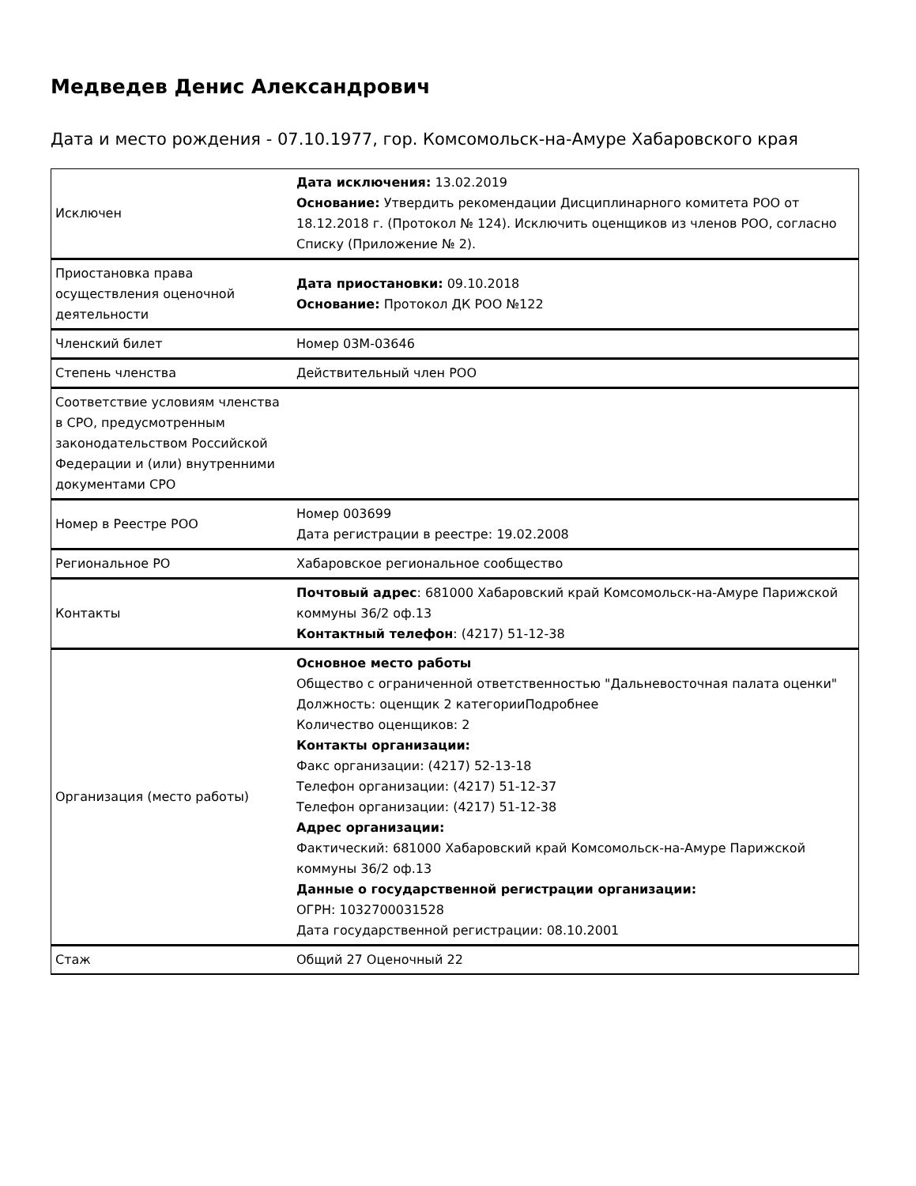Медведев Денис Александрович
Дата и место рождения - 07.10.1977, гор. Комсомольск-на-Амуре Хабаровского края
| Исключен | Дата исключения: 13.02.2019 Основание: Утвердить рекомендации Дисциплинарного комитета РОО от 18.12.2018 г. (Протокол № 124). Исключить оценщиков из членов РОО, согласно Списку (Приложение № 2). |
| Приостановка права осуществления оценочной деятельности | Дата приостановки: 09.10.2018 Основание: Протокол ДК РОО №122 |
| Членский билет | Номер 03М-03646 |
| Степень членства | Действительный член РОО |
| Соответствие условиям членства в СРО, предусмотренным законодательством Российской Федерации и (или) внутренними документами СРО | |
| Номер в Реестре РОО | Номер 003699 Дата регистрации в реестре: 19.02.2008 |
| Региональное РО | Хабаровское региональное сообщество |
| Контакты | Почтовый адрес : 681000 Хабаровский край Комсомольск-на-Амуре Парижской коммуны 36/2 оф.13 Контактный телефон : (4217) 51-12-38 |
| Организация (место работы) | Основное место работы Общество с ограниченной ответственностью "Дальневосточная палата оценки" Должность: оценщик 2 категорииПодробнее Количество оценщиков: 2 Контакты организации: Факс организации: (4217) 52-13-18 Телефон организации: (4217) 51-12-37 Телефон организации: (4217) 51-12-38 Адрес организации: Фактический: 681000 Хабаровский край Комсомольск-на-Амуре Парижской коммуны 36/2 оф.13 Данные о государственной регистрации организации: ОГРН: 1032700031528 Дата государственной регистрации: 08.10.2001 |
| Стаж | Общий 27 Оценочный 22 |